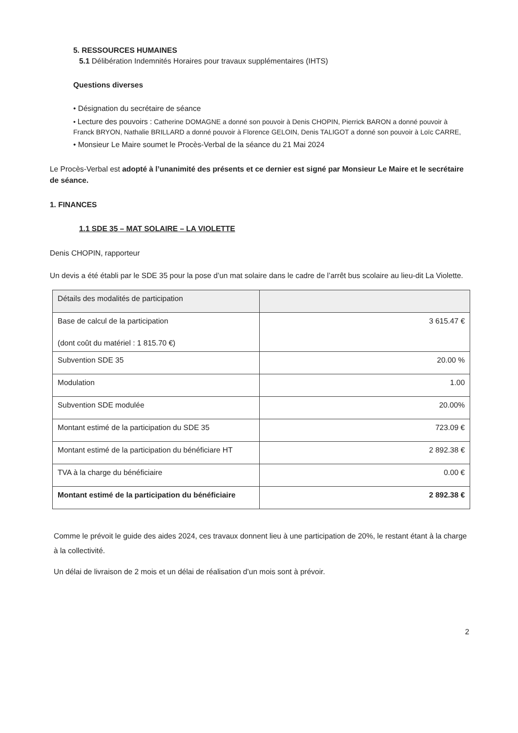5. RESSOURCES HUMAINES
5.1 Délibération Indemnités Horaires pour travaux supplémentaires (IHTS)
Questions diverses
• Désignation du secrétaire de séance
• Lecture des pouvoirs : Catherine DOMAGNE a donné son pouvoir à Denis CHOPIN, Pierrick BARON a donné pouvoir à Franck BRYON, Nathalie BRILLARD a donné pouvoir à Florence GELOIN, Denis TALIGOT a donné son pouvoir à Loïc CARRE,
• Monsieur Le Maire soumet le Procès-Verbal de la séance du 21 Mai 2024
Le Procès-Verbal est adopté à l’unanimité des présents et ce dernier est signé par Monsieur Le Maire et le secrétaire de séance.
1. FINANCES
1.1 SDE 35 – MAT SOLAIRE – LA VIOLETTE
Denis CHOPIN, rapporteur
Un devis a été établi par le SDE 35 pour la pose d’un mat solaire dans le cadre de l’arrêt bus scolaire au lieu-dit La Violette.
| Détails des modalités de participation | |
| Base de calcul de la participation (dont coût du matériel : 1 815.70 €) | 3 615.47 € |
| Subvention SDE 35 | 20.00 % |
| Modulation | 1.00 |
| Subvention SDE modulée | 20.00% |
| Montant estimé de la participation du SDE 35 | 723.09 € |
| Montant estimé de la participation du bénéficiare HT | 2 892.38 € |
| TVA à la charge du bénéficiaire | 0.00 € |
| Montant estimé de la participation du bénéficiaire | 2 892.38 € |
Comme le prévoit le guide des aides 2024, ces travaux donnent lieu à une participation de 20%, le restant étant à la charge à la collectivité.
Un délai de livraison de 2 mois et un délai de réalisation d’un mois sont à prévoir.
2